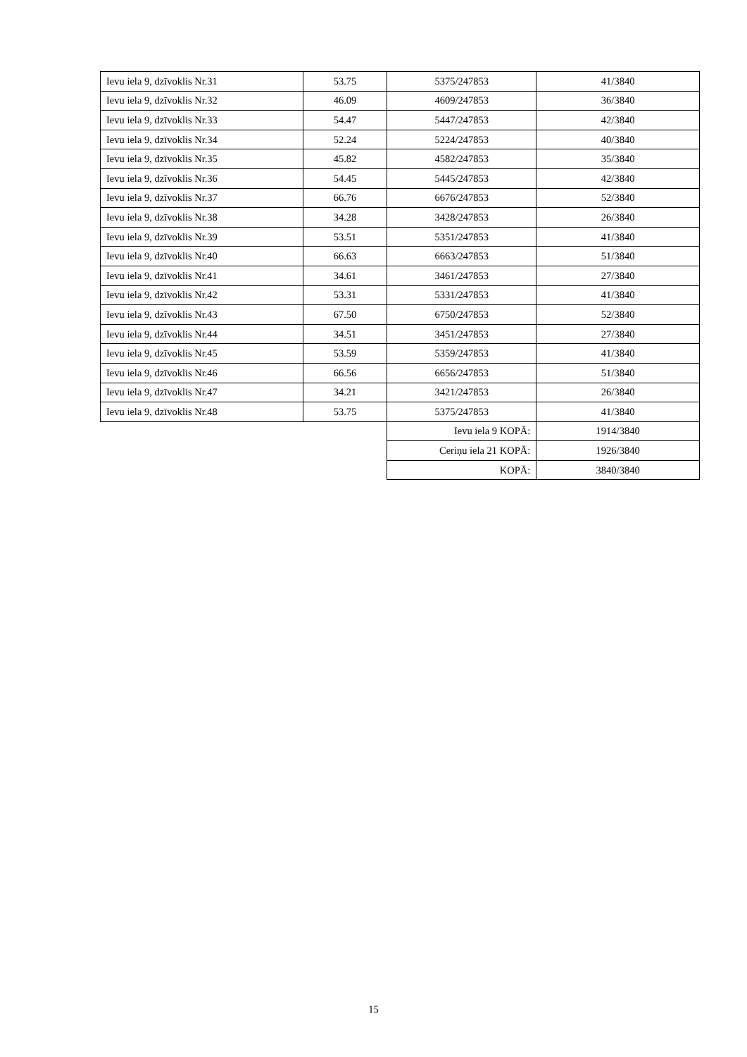| Ievu iela 9, dzīvoklis Nr.31 | 53.75 | 5375/247853 | 41/3840 |
| Ievu iela 9, dzīvoklis Nr.32 | 46.09 | 4609/247853 | 36/3840 |
| Ievu iela 9, dzīvoklis Nr.33 | 54.47 | 5447/247853 | 42/3840 |
| Ievu iela 9, dzīvoklis Nr.34 | 52.24 | 5224/247853 | 40/3840 |
| Ievu iela 9, dzīvoklis Nr.35 | 45.82 | 4582/247853 | 35/3840 |
| Ievu iela 9, dzīvoklis Nr.36 | 54.45 | 5445/247853 | 42/3840 |
| Ievu iela 9, dzīvoklis Nr.37 | 66.76 | 6676/247853 | 52/3840 |
| Ievu iela 9, dzīvoklis Nr.38 | 34.28 | 3428/247853 | 26/3840 |
| Ievu iela 9, dzīvoklis Nr.39 | 53.51 | 5351/247853 | 41/3840 |
| Ievu iela 9, dzīvoklis Nr.40 | 66.63 | 6663/247853 | 51/3840 |
| Ievu iela 9, dzīvoklis Nr.41 | 34.61 | 3461/247853 | 27/3840 |
| Ievu iela 9, dzīvoklis Nr.42 | 53.31 | 5331/247853 | 41/3840 |
| Ievu iela 9, dzīvoklis Nr.43 | 67.50 | 6750/247853 | 52/3840 |
| Ievu iela 9, dzīvoklis Nr.44 | 34.51 | 3451/247853 | 27/3840 |
| Ievu iela 9, dzīvoklis Nr.45 | 53.59 | 5359/247853 | 41/3840 |
| Ievu iela 9, dzīvoklis Nr.46 | 66.56 | 6656/247853 | 51/3840 |
| Ievu iela 9, dzīvoklis Nr.47 | 34.21 | 3421/247853 | 26/3840 |
| Ievu iela 9, dzīvoklis Nr.48 | 53.75 | 5375/247853 | 41/3840 |
| | | Ievu iela 9 KOPĀ: | 1914/3840 |
| | | Ceriņu iela 21 KOPĀ: | 1926/3840 |
| | | KOPĀ: | 3840/3840 |
15